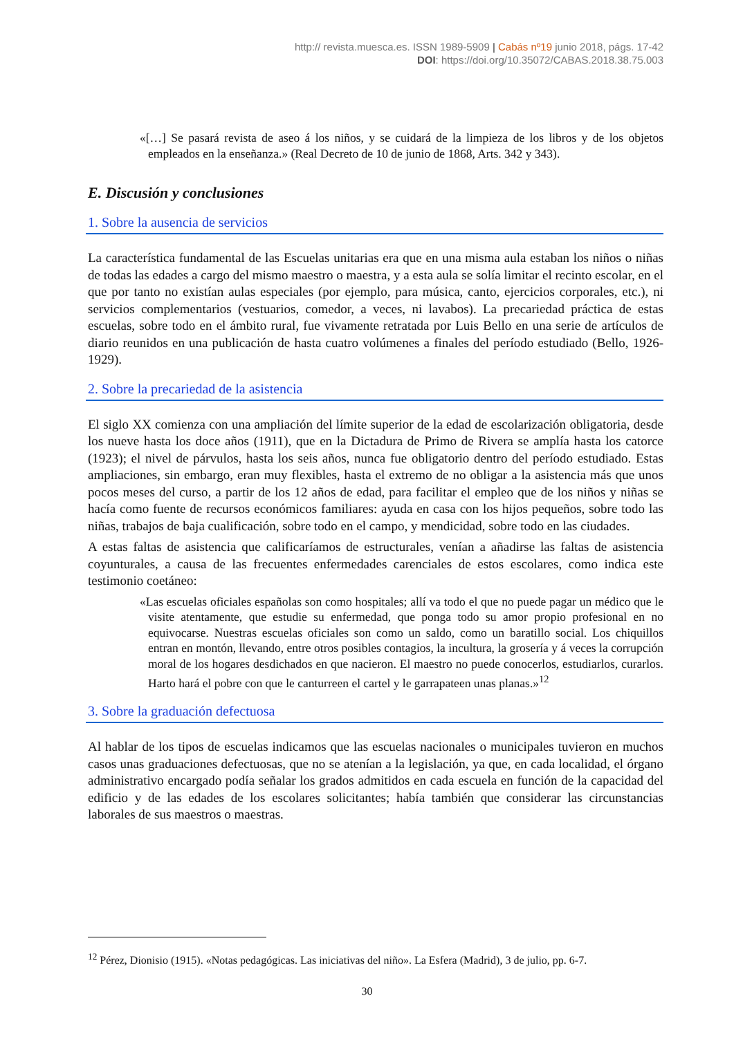http:// revista.muesca.es. ISSN 1989-5909 | Cabás nº19 junio 2018, págs. 17-42
DOI: https://doi.org/10.35072/CABAS.2018.38.75.003
«[…] Se pasará revista de aseo á los niños, y se cuidará de la limpieza de los libros y de los objetos empleados en la enseñanza.» (Real Decreto de 10 de junio de 1868, Arts. 342 y 343).
E. Discusión y conclusiones
1. Sobre la ausencia de servicios
La característica fundamental de las Escuelas unitarias era que en una misma aula estaban los niños o niñas de todas las edades a cargo del mismo maestro o maestra, y a esta aula se solía limitar el recinto escolar, en el que por tanto no existían aulas especiales (por ejemplo, para música, canto, ejercicios corporales, etc.), ni servicios complementarios (vestuarios, comedor, a veces, ni lavabos). La precariedad práctica de estas escuelas, sobre todo en el ámbito rural, fue vivamente retratada por Luis Bello en una serie de artículos de diario reunidos en una publicación de hasta cuatro volúmenes a finales del período estudiado (Bello, 1926-1929).
2. Sobre la precariedad de la asistencia
El siglo XX comienza con una ampliación del límite superior de la edad de escolarización obligatoria, desde los nueve hasta los doce años (1911), que en la Dictadura de Primo de Rivera se amplía hasta los catorce (1923); el nivel de párvulos, hasta los seis años, nunca fue obligatorio dentro del período estudiado. Estas ampliaciones, sin embargo, eran muy flexibles, hasta el extremo de no obligar a la asistencia más que unos pocos meses del curso, a partir de los 12 años de edad, para facilitar el empleo que de los niños y niñas se hacía como fuente de recursos económicos familiares: ayuda en casa con los hijos pequeños, sobre todo las niñas, trabajos de baja cualificación, sobre todo en el campo, y mendicidad, sobre todo en las ciudades.
A estas faltas de asistencia que calificaríamos de estructurales, venían a añadirse las faltas de asistencia coyunturales, a causa de las frecuentes enfermedades carenciales de estos escolares, como indica este testimonio coetáneo:
«Las escuelas oficiales españolas son como hospitales; allí va todo el que no puede pagar un médico que le visite atentamente, que estudie su enfermedad, que ponga todo su amor propio profesional en no equivocarse. Nuestras escuelas oficiales son como un saldo, como un baratillo social. Los chiquillos entran en montón, llevando, entre otros posibles contagios, la incultura, la grosería y á veces la corrupción moral de los hogares desdichados en que nacieron. El maestro no puede conocerlos, estudiarlos, curarlos. Harto hará el pobre con que le canturreen el cartel y le garrapateen unas planas.»<sup>12</sup>
3. Sobre la graduación defectuosa
Al hablar de los tipos de escuelas indicamos que las escuelas nacionales o municipales tuvieron en muchos casos unas graduaciones defectuosas, que no se atenían a la legislación, ya que, en cada localidad, el órgano administrativo encargado podía señalar los grados admitidos en cada escuela en función de la capacidad del edificio y de las edades de los escolares solicitantes; había también que considerar las circunstancias laborales de sus maestros o maestras.
<sup>12</sup> Pérez, Dionisio (1915). «Notas pedagógicas. Las iniciativas del niño». La Esfera (Madrid), 3 de julio, pp. 6-7.
30